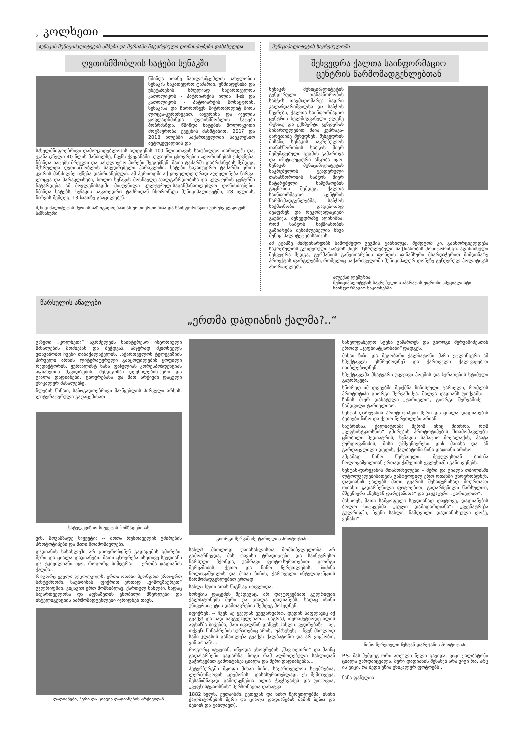2 კოლხეთი
სენაკის მუნიციპალიტეტის ამბები და მერიაში ჩატარებული ღონისძიებები დასახელდა
ღვთისმშობლის ხატები სენაკში
წმინდა იოანე ნათლისმცემლის სახელობის სენაკის საკათედრო ტაძარში, უწმინდესისა და უნეტარესის, სრულიად საქართველოს კათოლიკოს - პატრიარქის ილია II-ის და კათოლიკოს - პატრიარქის მოსაყდრის, სენაკისა და ჩხოროწყუს მიტროპოლიტ შიოს ლოცვა-კურთხევით, აწყურისა და იველის ყოვლადწმინდა ღვთისმშობლის ხატები მობრძანდა. წმინდა ხატების მოლოცვითი მოგზაურობა ქვეყნის მასშტაბით, 2017 და 2018 წლებში საქართველოში საეკლესიო ავტოკეფალიის და
სახელმწიფოებრივი დამოუკიდებლობის აღდგენის 100 წლისთავის საიუბილეო თარიღებს და, უკანასკნელი 40 წლის მანძილზე, ჩვენს ქვეყანაში სულიერი ცხოვრების აღორძინებას ეძღვნება. წმინდა ხატებს მრევლი და სასულიერო პირები შეეგებნენ. მათი ტაძარში დაბრძანების შემდეგ, შესრულდა ღვთისმშობლის სავედრებელი პარაკლისი. ხატები საკათედრო ტაძარში ერთი კვირის მანძილზე იქნება დაბრძანებული. ამ პერიოდში აქ ყოველდღიურად აღევლინება წირვა-ლოცვა და პარაკლისები, ხოლო სენაკის მოსწავლე-ახალგაზრდობისა და კულტურის ცენტრში ჩატარდება ამ მოვლენისადმი მიძღვნილი კულტურულ-საგანმანათლებლო ღონისძიებები. წმინდა ხატებს, სენაკის საკათედრო ტაძრიდან ჩხოროწყუს მუნიციპალიტეტში, 28 ივლისს, წირვის შემდეგ, 13 საათზე გააცილებენ.
მუნიციპალიტეტის მერიის საზოგადოებასთან ურთიერთობისა და საინფორმაციო უზრუნველყოფის სამსახური
მუნიციპალიტეტის საკრებულოში
შეხვედრა ქალთა საინფორმაციო ცენტრის წარმომადგენლებთან
სენაკის მუნიციპალიტეტის გენდერული თანასწორობის საბჭოს თავმჯდომარეს ბადრი კალანდარიშვილსა და საბჭოს წევრებს, ქალთა საინფორმაციო ცენტრის ხელმძღვანელი ელენე რუხაძე და ექსპერტი გენდერის მიმართულებით მაია კუპრავა-შარვაშიძე შეხვდნენ. შეხვედრის მიზანი, სენაკის საკრებულოს თანასწორობის საბჭოს მიერ შემუშავებული გეგმის გამართვა და ინსტიტუციური აწყობა იყო. სენაკის მუნიციპალიტეტის საკრებულოს გენდერული თანასწორობის საბჭოს მიერ ჩატარებული სამუშაოების გაცნობის შემდეგ, ქალთა საინფორმაციო ცენტრის წარმომადგენლებმა, საბჭოს საქმიანობა დადებითად შეაფასეს და რეკომენდაციები გაუწიეს. შეხვედრაზე აღინიშნა, რომ საბჭოს საქმიანობის გაზიარება შესაძლებელია სხვა მუნიციპალიტეტებისათვის.
ამ ეტაპზე მიმდინარეობს სამოქმედო გეგმის განხილვა, შემდგომ კი, განხორციელდება საკრებულოს გენდერული საბჭოს მიერ შესრულებული საქმიანობის მონიტორინგი. აღინიშნული შეხვედრა შედგა, გერმანიის განვითარების ფონდის ფინანსური მხარდაჭერით მიმდინარე პროექტის ფარგლებში, რომელიც საქართველოში მუნიციპალურ დონეზე გენდერულ პოლიტიკას ახორციელებს.
ალექსი ლემურია,
მუნიციპალიტეტის საკრებულოს აპარატის უფროსი სპეციალისტი საინფორმაციო საკითხებში
წარსულის ანალები
„ერთმა დადიანის ქალმა?..“
გაზეთი „კოლხეთი“ აგრძელებს საინტერესო ისტორიული მასალების მოძიებას და ბეჭდვას. ამჯერად მკითხველს ვთავაზობთ ჩვენი თანაქალაქელის, საქართველოს ტელევიზიის პირველი არხის ლიტერატურული განყოფილების ყოფილი რედაქტორის, ჟურნალისტ ნანა ფაჩულიას კორესპონდენციას აფხაზეთის მკვიდრების, შემდგომში დევნილების-მერი და ციალა დადიანების ცხოვრებასა და მათ არქივში დაცული უნიკალურ მასალებზე.
წლების წინათ, საზოგადოებრივი მაუწყებლის პირველი არხის, ლიტერატურული გადაცემისათ-
სატელევიზიო სიუჟეტის მომზადებისას
ვის, მოვამზადე სიუჟეტი: -- შოთა რუსთაველის გმირების პროტოტიპები და მათი შთამომავლები.
დადიანის სასახლეში არ ცხოვრობდნენ გადაცემის გმირები: მერი და ციალა დადიანები. მათი ცხოვრება ისეთივე სევდიანი და ტკივილიანი იყო, როგორც სიმღერა: -- ერთმა დადიანის ქალმა...
როგორც ყველა ლტოლვილს, ერთი ოთახი ჰქონდათ ერთ-ერთ სასტუმროში. საუბრისას, ფიქრით ერთად „ვიმოგზაურეთ“ გულრიფშში. ვიყავით ერთ მომხიბლავ, ქართულ სახლში, სადაც საქართველოსა და აფხაზეთის ცნობილი მწერლები და ინტელიგენციის წარმომადგენლები იყრიდნენ თავს.
დადიანები, მერი და ციალა დადიანების არქივიდან
გიორგი შერვაშიძე-ტარიელის პროტოტიპი
სახლს მხოლოდ დაიასახლისთა მომხიბვლელობა არ გამოარჩევდა, მას თავისი ტრადიციები და საინტერესო წარსული ჰქონდა, უამრავი ფოტო-სურათებით: გიორგი შერვაშიძის, ქეთო და ნინო წერეთლების, ბიძინა ჩოლოყაშვილის და მიხაი ზიჩის, ქართველი ინტელიგენციის წარმომადგენლებით ერთად.
სახლი ხუთი ათას წიგნსაც ითვლიდა.
სოხუმის დაცემის შემდეგაც, არ დაუტოვებიათ გულრიფში ქალბატონებს მერი და ციალა დადიანებს, სადაც ისინი უნივერსიტეტის დამთავრების შემდეგ მოხვდნენ.
იფიქრეს, -- ჩვენ აქ ყველას ვუყვარვართ, დედის საფლავიც აქ გვაქვს და სად წავგვესვლებაო... მაგრამ, თვრამეტიოდე წლის აფხაზმა ბიჭებმა, მათ თვალწინ დაწვეს სახლი. ვედრებაზე – აქ, თქვენი წინაპრების სურათებიც არის, -უპასუხეს; -- ჩვენ მხოლოდ სამი კლასის განათლება გვაქვს ქალბატონო და არ ვიცნობთ, ვინ არიან!...
როგორც იტყვიან, იწვოდა ცხოვრების „შავ-თეთრი“ და მაინც გადასარჩენი გადარჩა. ზოგი რამ ალმოდებული სახლიდან გაჭირვებით გამოიტანეს ციალა და მერი დადიანებმა...
პეტერბურგში მყოფი მიხაი ზიჩი, საქართველოს სტუმრებია, ლერმონტოვის „დემონის“ დასასურათებლად. ეს შემთხვევა, შესანიშნავად გამოუყენებია ილია ჭავჭავაძეს და უთხოვია, „ვეფხისტყაოსნის“ პერსონაჟთა დახატვა.
1882 წელს, ქუთაისში, ქეთევან და ნინო წერეთლებმა (ისინი ქალბატონების მერი და ციალა დადიანების მამის ბებია და ბებიის და გახლავთ).
სახელდახელო სცენა გამართეს და გიორგი შერვაშიძესთან ერთად „ვეფხისტყაოსანი“ დადგეს.
მიხაი ზიჩი და მეგობარი ქალბატონი მარი ეტლინგერი ამ სპექტაკლს ესწრებოდნენ და ქართველი ქალ-ვაჟებით იხიბლებოდნენ.
სპექტაკლმა მხატვარს უკვდავი პოემის და სურათების სტიმული გაუორკეცა.
სწორედ იმ დღეებში შეიქმნა ზიჩისეული ტარიელი, რომლის პროტოტიპი გიორგი შერვაშიძეა. შალვა დადიანს უთქვამს: -- ზიჩის მიერ დახატული „ტარიელი“, გიორგი შერვაშიძე – ნამდვილი ტარიელიაო.
ნესტან-დარეჯანის პროტოტიპები მერი და ციალა დადიანების ბებიები ნინო და ქეთო წერეთლები არიან.
საუბრისას, ქალბატონმა მერიმ ისიც მითხრა, რომ „ვეფხისტყაოსნის“ გმირების პროტოტიპების შთამომავლები: ცნობილი პედიატრის, სენაკის საპატიო მოქალაქის, პაატა ქურდოვანიძის, მისი უმშვენიერესი დის მაიასა და აწ გარდაცვლილი დედის, ქალბატონი ნინა დადიანი არისო.
ამჟამად ნინო წერეთელი, მეუღლესთან ბიძინა ჩოლოყაშვილთან ერთად ქაშუეთის ეკლესიაში განისვენებს.
ნესტან-დარეჯანის შთამომავლები – მერი და ციალა თბილისში ლტოლვილებისათვის გამოყოფილ ერთ ოთახში ცხოვრობდნენ. დადიანის ქალებს მათი გვარის შესაფერისად მოურთავთ ოთახი: გადარჩენილი ფოტოებით, გადარჩენილი წარსულით, მშვენიერი „ნესტან-დარეჯანითა“ და ვაჟკაცური „ტარიელით“.
მახსოვს, მათი სამყოფელი სევდიანად დავტოვე, დადიანების ბოლო სიტყვებმა „გული დამიდარდიანა“: „ვვენატრება გულრიფში, ჩვენი სახლი, ნამდვილი დადიანისეული ღობე, ვენახი“.
ნინო წერეთელი-ნესტან-დარეჯანის პროტოტიპი
P.S. მას შემდეგ ორი ათეული წელი გავიდა, ვიცი ქალბატონი ციალა გარდაიცვალა, მერი დადიანის შესახებ არა ვიცი რა. არც ის ვიცი, რა ბედი ეწია უნიკალურ ფოტოებს...
ნანა ფაჩულია